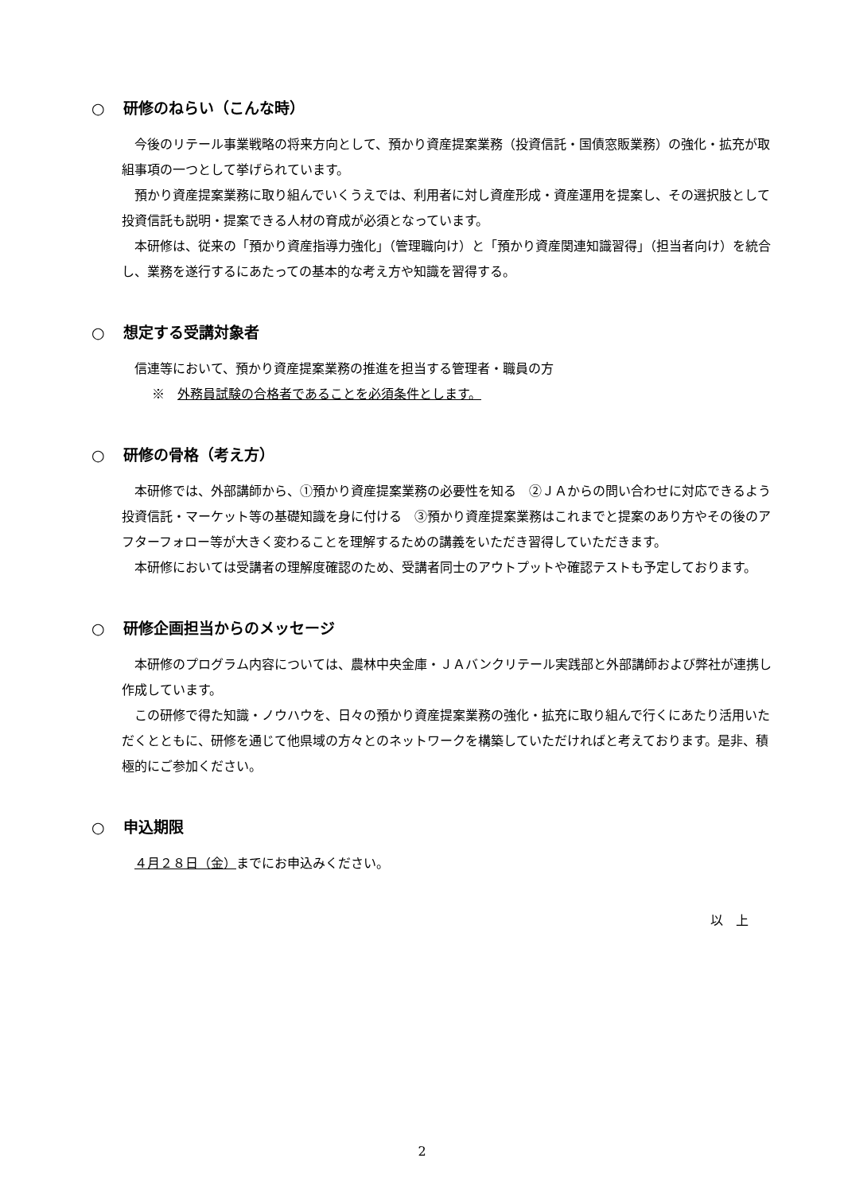○ 研修のねらい（こんな時）
今後のリテール事業戦略の将来方向として、預かり資産提案業務（投資信託・国債窓販業務）の強化・拡充が取組事項の一つとして挙げられています。
預かり資産提案業務に取り組んでいくうえでは、利用者に対し資産形成・資産運用を提案し、その選択肢として投資信託も説明・提案できる人材の育成が必須となっています。
本研修は、従来の「預かり資産指導力強化」（管理職向け）と「預かり資産関連知識習得」（担当者向け）を統合し、業務を遂行するにあたっての基本的な考え方や知識を習得する。
○ 想定する受講対象者
信連等において、預かり資産提案業務の推進を担当する管理者・職員の方
※　外務員試験の合格者であることを必須条件とします。
○ 研修の骨格（考え方）
本研修では、外部講師から、①預かり資産提案業務の必要性を知る　②ＪＡからの問い合わせに対応できるよう投資信託・マーケット等の基礎知識を身に付ける　③預かり資産提案業務はこれまでと提案のあり方やその後のアフターフォロー等が大きく変わることを理解するための講義をいただき習得していただきます。
本研修においては受講者の理解度確認のため、受講者同士のアウトプットや確認テストも予定しております。
○ 研修企画担当からのメッセージ
本研修のプログラム内容については、農林中央金庫・ＪＡバンクリテール実践部と外部講師および弊社が連携し作成しています。
この研修で得た知識・ノウハウを、日々の預かり資産提案業務の強化・拡充に取り組んで行くにあたり活用いただくとともに、研修を通じて他県域の方々とのネットワークを構築していただければと考えております。是非、積極的にご参加ください。
○ 申込期限
４月２８日（金）までにお申込みください。
以　上
2